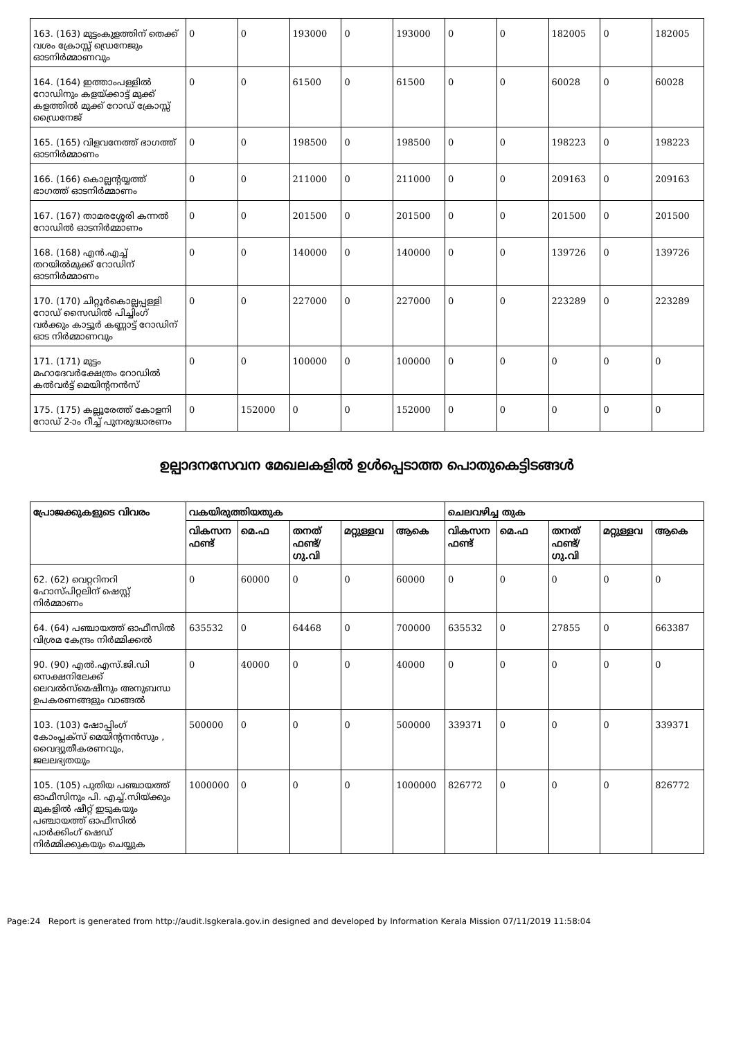| 163. (163) മുട്ടംകുളത്തിന് തെക്ക് വശം ക്രോസ്സ് ഡ്രെനേജും ഓടനിർമ്മാണവും | 0 | 0 | 193000 | 0 | 193000 | 0 | 0 | 182005 | 0 | 182005 |
| 164. (164) ഇത്താംപള്ളിൽ റോഡിനും കളയ്ക്കാട്ട് മുക്ക് കളത്തിൽ മുക്ക് റോഡ് ക്രോസ്സ് ഡ്രൈനേജ് | 0 | 0 | 61500 | 0 | 61500 | 0 | 0 | 60028 | 0 | 60028 |
| 165. (165) വിളവനേത്ത് ഭാഗത്ത് ഓടനിർമ്മാണം | 0 | 0 | 198500 | 0 | 198500 | 0 | 0 | 198223 | 0 | 198223 |
| 166. (166) കൊല്ലന്റയ്യത്ത് ഭാഗത്ത് ഓടനിർമ്മാണം | 0 | 0 | 211000 | 0 | 211000 | 0 | 0 | 209163 | 0 | 209163 |
| 167. (167) താമരശ്ശേരി കന്നൽ റോഡിൽ ഓടനിർമ്മാണം | 0 | 0 | 201500 | 0 | 201500 | 0 | 0 | 201500 | 0 | 201500 |
| 168. (168) എൻ.എച്ച് തറയിൽമുക്ക് റോഡിന് ഓടനിർമ്മാണം | 0 | 0 | 140000 | 0 | 140000 | 0 | 0 | 139726 | 0 | 139726 |
| 170. (170) ചിറ്റൂർകൊല്ലപ്പള്ളി റോഡ് സൈഡിൽ പിച്ചിംഗ് വർക്കും കാട്ടൂർ കണ്ണാട്ട് റോഡിന് ഓട നിർമ്മാണവും | 0 | 0 | 227000 | 0 | 227000 | 0 | 0 | 223289 | 0 | 223289 |
| 171. (171) മുട്ടം മഹാദേവർക്ഷേത്രം റോഡിൽ കൽവർട്ട് മെയിന്റനൻസ് | 0 | 0 | 100000 | 0 | 100000 | 0 | 0 | 0 | 0 | 0 |
| 175. (175) കല്ലൂരേത്ത് കോളനി റോഡ് 2-ാം റീച്ച് പുനരുദ്ധാരണം | 0 | 152000 | 0 | 0 | 152000 | 0 | 0 | 0 | 0 | 0 |
ഉല്പാദനസേവന മേഖലകളിൽ ഉൾപ്പെടാത്ത പൊതുകെട്ടിടങ്ങൾ
| പ്രോജക്കുകളുടെ വിവരം | വകയിരുത്തിയതുക | | | | | ചെലവഴിച്ച തുക | | | | |
| --- | --- | --- | --- | --- | --- | --- | --- | --- | --- | --- |
| | വികസന ഫണ്ട് | മെ.ഫ | തനത് ഫണ്ട്/ ഗു.വി | മറ്റുള്ളവ | ആകെ | വികസന ഫണ്ട് | മെ.ഫ | തനത് ഫണ്ട്/ ഗു.വി | മറ്റുള്ളവ | ആകെ |
| 62. (62) വെറ്ററിനറി ഹോസ്പിറ്റലിന് ഷെസ്റ്റ് നിർമ്മാണം | 0 | 60000 | 0 | 0 | 60000 | 0 | 0 | 0 | 0 | 0 |
| 64. (64) പഞ്ചായത്ത് ഓഫീസിൽ വിശ്രമ കേന്ദ്രം നിർമ്മിക്കൽ | 635532 | 0 | 64468 | 0 | 700000 | 635532 | 0 | 27855 | 0 | 663387 |
| 90. (90) എൽ.എസ്.ജി.ഡി സെക്ഷനിലേക്ക് ലെവൽസ്മെഷീനും അനുബന്ധ ഉപകരണങ്ങളും വാങ്ങൽ | 0 | 40000 | 0 | 0 | 40000 | 0 | 0 | 0 | 0 | 0 |
| 103. (103) ഷോപ്പിംഗ് കോംപ്ലക്സ് മെയിന്റനൻസും , വൈദ്യുതീകരണവും, ജലലഭ്യതയും | 500000 | 0 | 0 | 0 | 500000 | 339371 | 0 | 0 | 0 | 339371 |
| 105. (105) പുതിയ പഞ്ചായത്ത് ഓഫീസിനും പി. എച്ച്.സിയ്ക്കും മുകളിൽ ഷീറ്റ് ഇടുകയും പഞ്ചായത്ത് ഓഫീസിൽ പാർക്കിംഗ് ഷെഡ് നിർമ്മിക്കുകയും ചെയ്യുക | 1000000 | 0 | 0 | 0 | 1000000 | 826772 | 0 | 0 | 0 | 826772 |
Page:24 Report is generated from http://audit.lsgkerala.gov.in designed and developed by Information Kerala Mission 07/11/2019 11:58:04